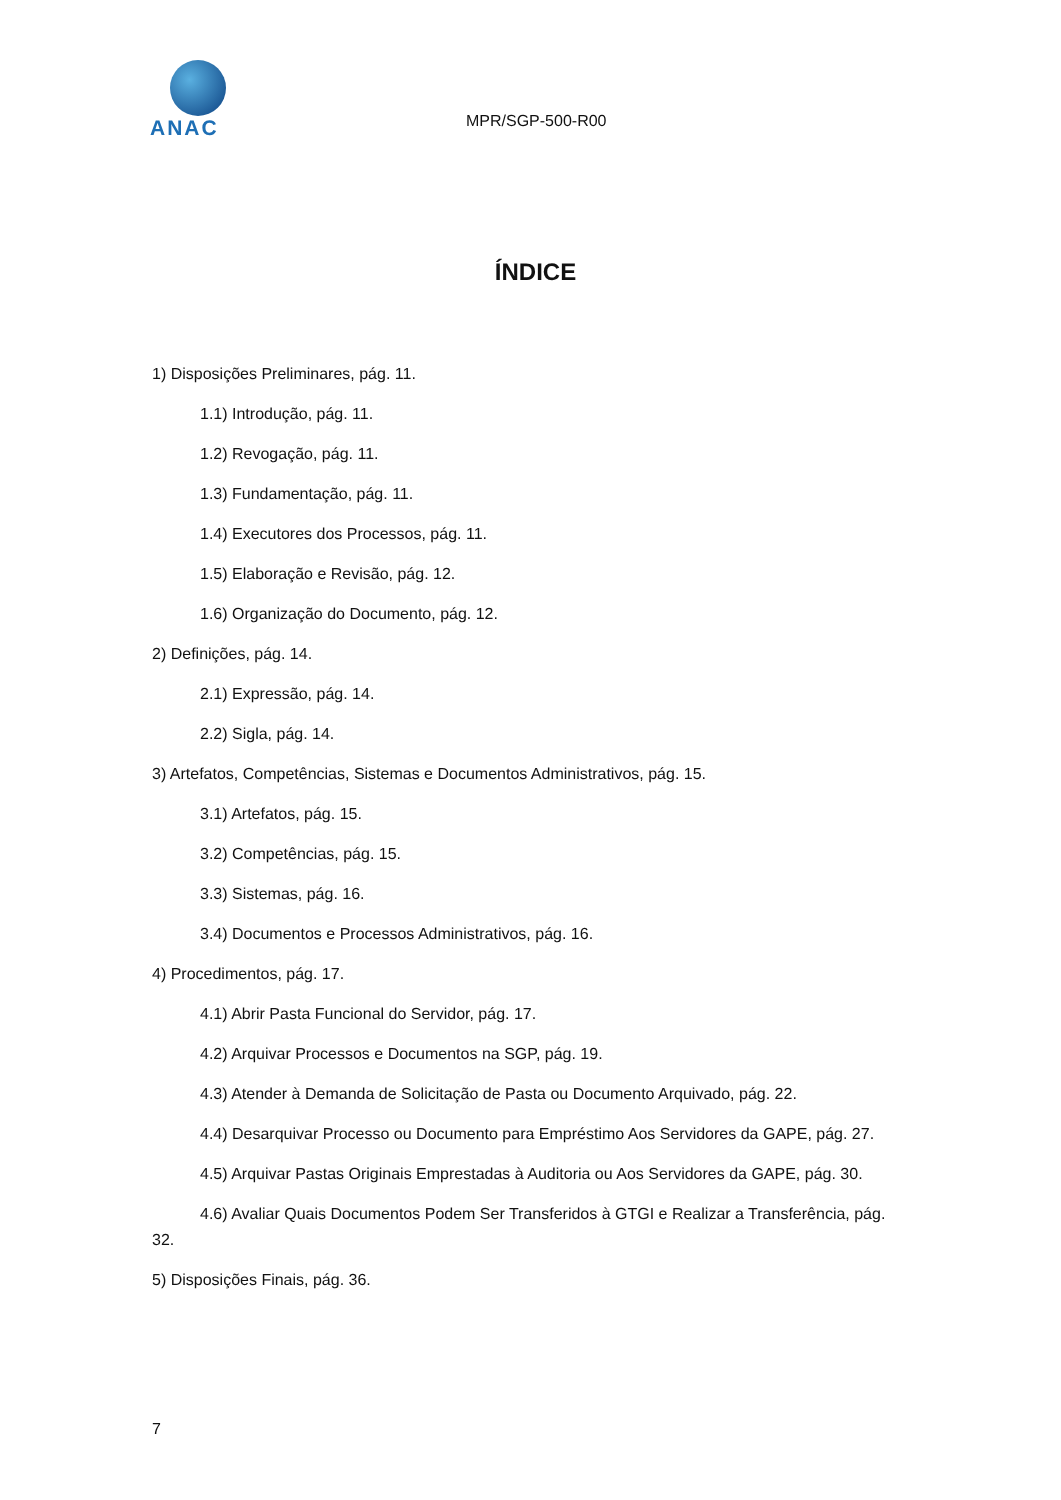ANAC
MPR/SGP-500-R00
ÍNDICE
1) Disposições Preliminares, pág. 11.
1.1) Introdução, pág. 11.
1.2) Revogação, pág. 11.
1.3) Fundamentação, pág. 11.
1.4) Executores dos Processos, pág. 11.
1.5) Elaboração e Revisão, pág. 12.
1.6) Organização do Documento, pág. 12.
2) Definições, pág. 14.
2.1) Expressão, pág. 14.
2.2) Sigla, pág. 14.
3) Artefatos, Competências, Sistemas e Documentos Administrativos, pág. 15.
3.1) Artefatos, pág. 15.
3.2) Competências, pág. 15.
3.3) Sistemas, pág. 16.
3.4) Documentos e Processos Administrativos, pág. 16.
4) Procedimentos, pág. 17.
4.1) Abrir Pasta Funcional do Servidor, pág. 17.
4.2) Arquivar Processos e Documentos na SGP, pág. 19.
4.3) Atender à Demanda de Solicitação de Pasta ou Documento Arquivado, pág. 22.
4.4) Desarquivar Processo ou Documento para Empréstimo Aos Servidores da GAPE, pág. 27.
4.5) Arquivar Pastas Originais Emprestadas à Auditoria ou Aos Servidores da GAPE, pág. 30.
4.6) Avaliar Quais Documentos Podem Ser Transferidos à GTGI e Realizar a Transferência, pág. 32.
5) Disposições Finais, pág. 36.
7